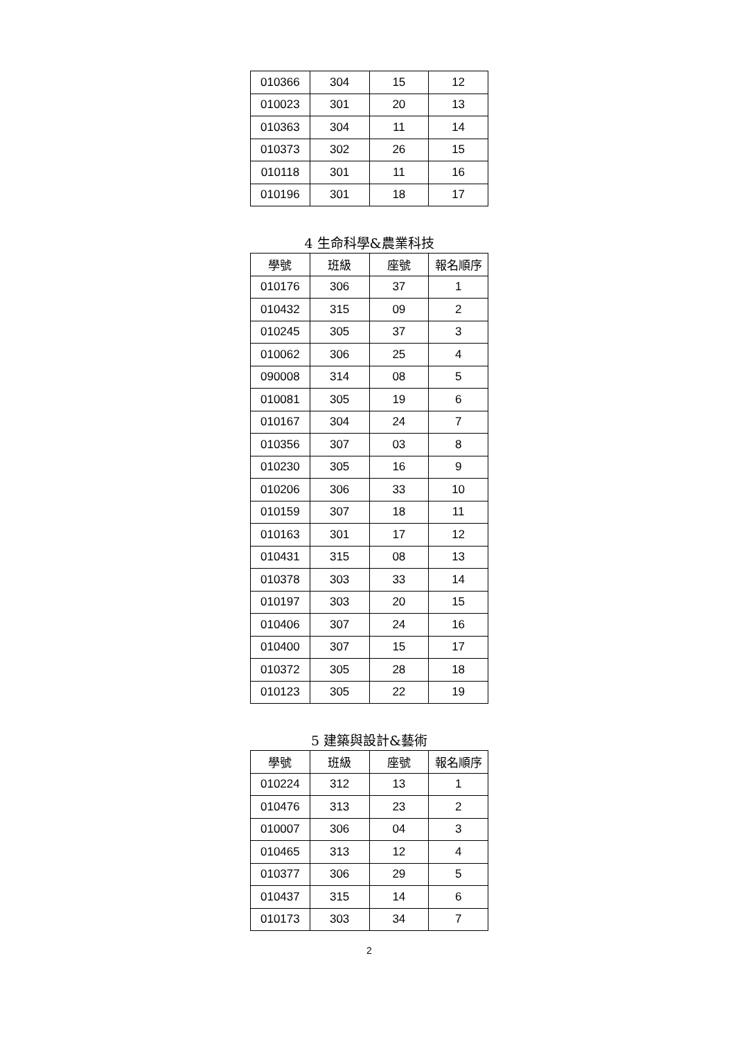| 010366 | 304 | 15 | 12 |
| 010023 | 301 | 20 | 13 |
| 010363 | 304 | 11 | 14 |
| 010373 | 302 | 26 | 15 |
| 010118 | 301 | 11 | 16 |
| 010196 | 301 | 18 | 17 |
4 生命科學&農業科技
| 學號 | 班級 | 座號 | 報名順序 |
| --- | --- | --- | --- |
| 010176 | 306 | 37 | 1 |
| 010432 | 315 | 09 | 2 |
| 010245 | 305 | 37 | 3 |
| 010062 | 306 | 25 | 4 |
| 090008 | 314 | 08 | 5 |
| 010081 | 305 | 19 | 6 |
| 010167 | 304 | 24 | 7 |
| 010356 | 307 | 03 | 8 |
| 010230 | 305 | 16 | 9 |
| 010206 | 306 | 33 | 10 |
| 010159 | 307 | 18 | 11 |
| 010163 | 301 | 17 | 12 |
| 010431 | 315 | 08 | 13 |
| 010378 | 303 | 33 | 14 |
| 010197 | 303 | 20 | 15 |
| 010406 | 307 | 24 | 16 |
| 010400 | 307 | 15 | 17 |
| 010372 | 305 | 28 | 18 |
| 010123 | 305 | 22 | 19 |
5 建築與設計&藝術
| 學號 | 班級 | 座號 | 報名順序 |
| --- | --- | --- | --- |
| 010224 | 312 | 13 | 1 |
| 010476 | 313 | 23 | 2 |
| 010007 | 306 | 04 | 3 |
| 010465 | 313 | 12 | 4 |
| 010377 | 306 | 29 | 5 |
| 010437 | 315 | 14 | 6 |
| 010173 | 303 | 34 | 7 |
2